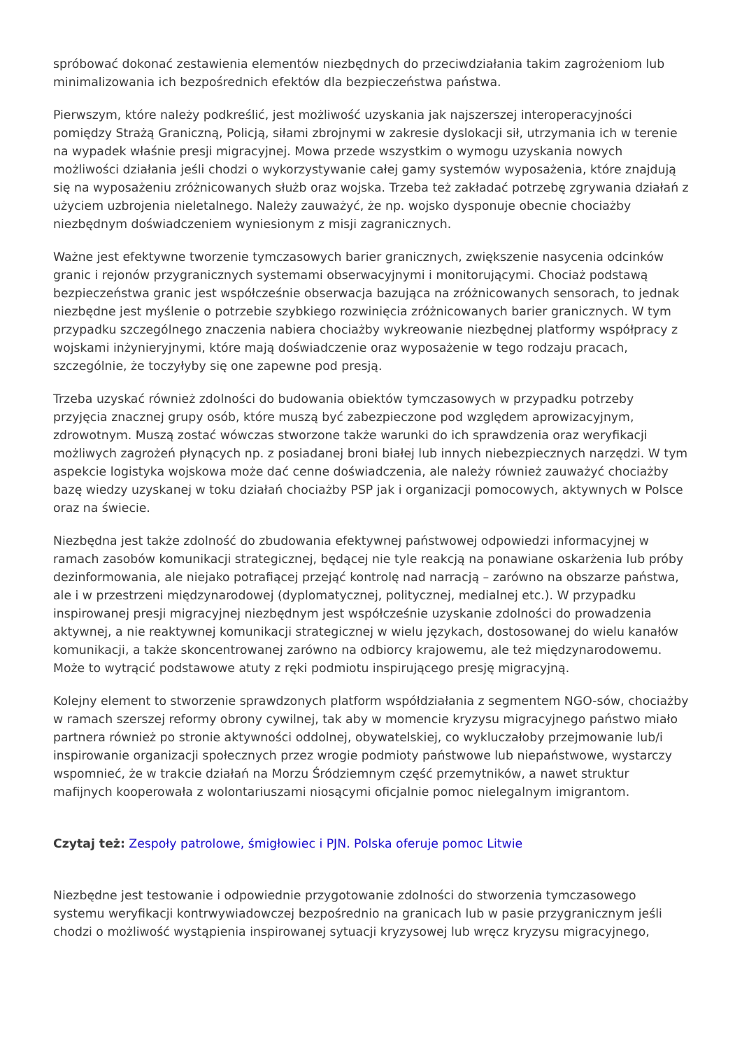spróbować dokonać zestawienia elementów niezbędnych do przeciwdziałania takim zagrożeniom lub minimalizowania ich bezpośrednich efektów dla bezpieczeństwa państwa.
Pierwszym, które należy podkreślić, jest możliwość uzyskania jak najszerszej interoperacyjności pomiędzy Strażą Graniczną, Policją, siłami zbrojnymi w zakresie dyslokacji sił, utrzymania ich w terenie na wypadek właśnie presji migracyjnej. Mowa przede wszystkim o wymogu uzyskania nowych możliwości działania jeśli chodzi o wykorzystywanie całej gamy systemów wyposażenia, które znajdują się na wyposażeniu zróżnicowanych służb oraz wojska. Trzeba też zakładać potrzebę zgrywania działań z użyciem uzbrojenia nieletalnego. Należy zauważyć, że np. wojsko dysponuje obecnie chociażby niezbędnym doświadczeniem wyniesionym z misji zagranicznych.
Ważne jest efektywne tworzenie tymczasowych barier granicznych, zwiększenie nasycenia odcinków granic i rejonów przygranicznych systemami obserwacyjnymi i monitorującymi. Chociaż podstawą bezpieczeństwa granic jest współcześnie obserwacja bazująca na zróżnicowanych sensorach, to jednak niezbędne jest myślenie o potrzebie szybkiego rozwinięcia zróżnicowanych barier granicznych. W tym przypadku szczególnego znaczenia nabiera chociażby wykreowanie niezbędnej platformy współpracy z wojskami inżynieryjnymi, które mają doświadczenie oraz wyposażenie w tego rodzaju pracach, szczególnie, że toczyłyby się one zapewne pod presją.
Trzeba uzyskać również zdolności do budowania obiektów tymczasowych w przypadku potrzeby przyjęcia znacznej grupy osób, które muszą być zabezpieczone pod względem aprowizacyjnym, zdrowotnym. Muszą zostać wówczas stworzone także warunki do ich sprawdzenia oraz weryfikacji możliwych zagrożeń płynących np. z posiadanej broni białej lub innych niebezpiecznych narzędzi. W tym aspekcie logistyka wojskowa może dać cenne doświadczenia, ale należy również zauważyć chociażby bazę wiedzy uzyskanej w toku działań chociażby PSP jak i organizacji pomocowych, aktywnych w Polsce oraz na świecie.
Niezbędna jest także zdolność do zbudowania efektywnej państwowej odpowiedzi informacyjnej w ramach zasobów komunikacji strategicznej, będącej nie tyle reakcją na ponawiane oskarżenia lub próby dezinformowania, ale niejako potrafiącej przejąć kontrolę nad narracją – zarówno na obszarze państwa, ale i w przestrzeni międzynarodowej (dyplomatycznej, politycznej, medialnej etc.). W przypadku inspirowanej presji migracyjnej niezbędnym jest współcześnie uzyskanie zdolności do prowadzenia aktywnej, a nie reaktywnej komunikacji strategicznej w wielu językach, dostosowanej do wielu kanałów komunikacji, a także skoncentrowanej zarówno na odbiorcy krajowemu, ale też międzynarodowemu. Może to wytrącić podstawowe atuty z ręki podmiotu inspirującego presję migracyjną.
Kolejny element to stworzenie sprawdzonych platform współdziałania z segmentem NGO-sów, chociażby w ramach szerszej reformy obrony cywilnej, tak aby w momencie kryzysu migracyjnego państwo miało partnera również po stronie aktywności oddolnej, obywatelskiej, co wykluczałoby przejmowanie lub/i inspirowanie organizacji społecznych przez wrogie podmioty państwowe lub niepaństwowe, wystarczy wspomnieć, że w trakcie działań na Morzu Śródziemnym część przemytników, a nawet struktur mafijnych kooperowała z wolontariuszami niosącymi oficjalnie pomoc nielegalnym imigrantom.
Czytaj też: Zespoły patrolowe, śmigłowiec i PJN. Polska oferuje pomoc Litwie
Niezbędne jest testowanie i odpowiednie przygotowanie zdolności do stworzenia tymczasowego systemu weryfikacji kontrwywiadowczej bezpośrednio na granicach lub w pasie przygranicznym jeśli chodzi o możliwość wystąpienia inspirowanej sytuacji kryzysowej lub wręcz kryzysu migracyjnego,